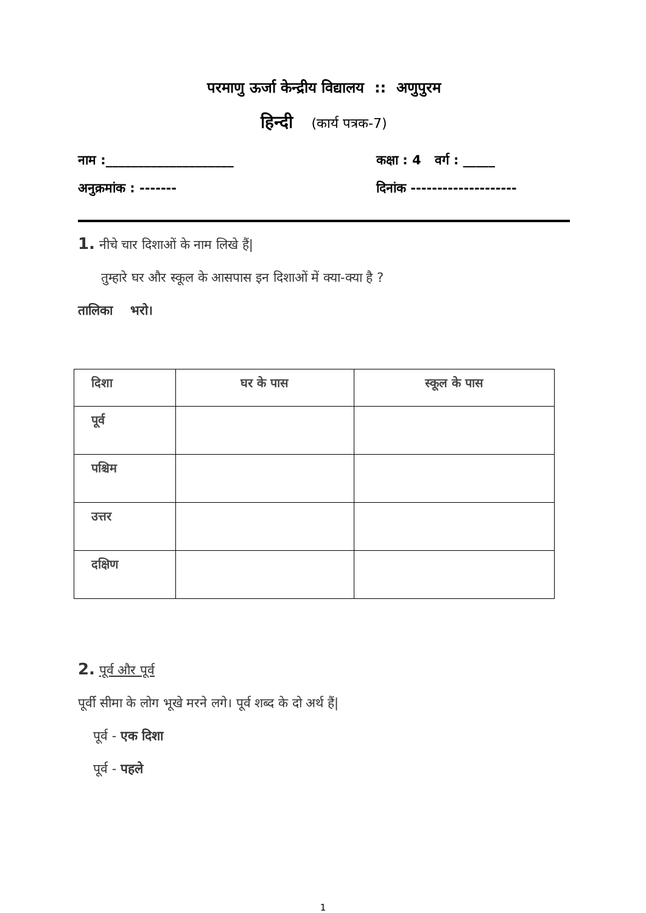परमाणु ऊर्जा केन्द्रीय विद्यालय :: अणुपुरम
हिन्दी (कार्य पत्रक-7)
नाम :____________________ कक्षा : 4 वर्ग : _____
अनुक्रमांक : ------- दिनांक --------------------
1. नीचे चार दिशाओं के नाम लिखे हैं|
तुम्हारे घर और स्कूल के आसपास इन दिशाओं में क्या-क्या है ?
तालिका भरो।
| दिशा | घर के पास | स्कूल के पास |
| --- | --- | --- |
| पूर्व | | |
| पश्चिम | | |
| उत्तर | | |
| दक्षिण | | |
2. पूर्व और पूर्व
पूर्वी सीमा के लोग भूखे मरने लगे। पूर्व शब्द के दो अर्थ हैं|
पूर्व - एक दिशा
पूर्व - पहले
1